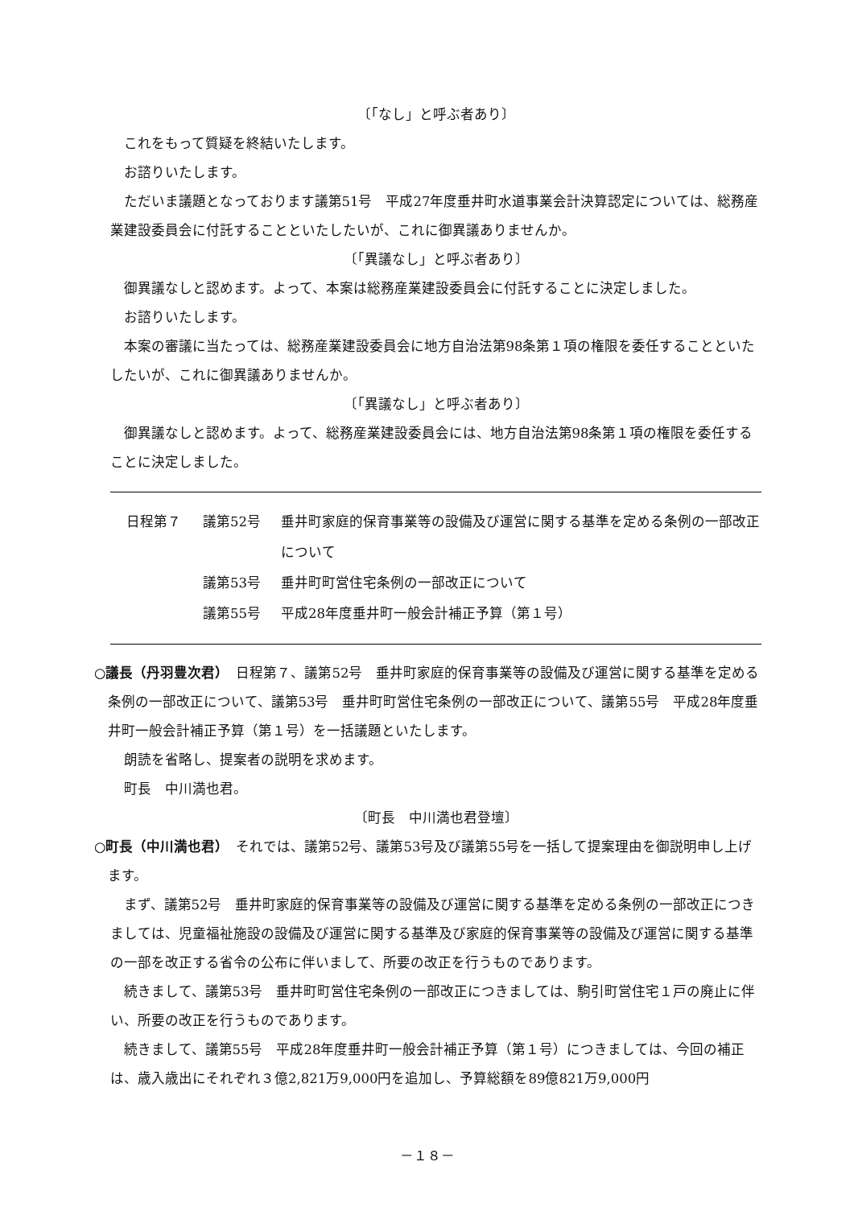〔「なし」と呼ぶ者あり〕
これをもって質疑を終結いたします。
お諮りいたします。
ただいま議題となっております議第51号　平成27年度垂井町水道事業会計決算認定については、総務産業建設委員会に付託することといたしたいが、これに御異議ありませんか。
〔「異議なし」と呼ぶ者あり〕
御異議なしと認めます。よって、本案は総務産業建設委員会に付託することに決定しました。
お諮りいたします。
本案の審議に当たっては、総務産業建設委員会に地方自治法第98条第１項の権限を委任することといたしたいが、これに御異議ありませんか。
〔「異議なし」と呼ぶ者あり〕
御異議なしと認めます。よって、総務産業建設委員会には、地方自治法第98条第１項の権限を委任することに決定しました。
日程第７ 議第52号 垂井町家庭的保育事業等の設備及び運営に関する基準を定める条例の一部改正について
議第53号 垂井町町営住宅条例の一部改正について
議第55号 平成28年度垂井町一般会計補正予算（第１号）
○議長（丹羽豊次君）　日程第７、議第52号　垂井町家庭的保育事業等の設備及び運営に関する基準を定める条例の一部改正について、議第53号　垂井町町営住宅条例の一部改正について、議第55号　平成28年度垂井町一般会計補正予算（第１号）を一括議題といたします。
朗読を省略し、提案者の説明を求めます。
町長　中川満也君。
〔町長　中川満也君登壇〕
○町長（中川満也君）　それでは、議第52号、議第53号及び議第55号を一括して提案理由を御説明申し上げます。
まず、議第52号　垂井町家庭的保育事業等の設備及び運営に関する基準を定める条例の一部改正につきましては、児童福祉施設の設備及び運営に関する基準及び家庭的保育事業等の設備及び運営に関する基準の一部を改正する省令の公布に伴いまして、所要の改正を行うものであります。
続きまして、議第53号　垂井町町営住宅条例の一部改正につきましては、駒引町営住宅１戸の廃止に伴い、所要の改正を行うものであります。
続きまして、議第55号　平成28年度垂井町一般会計補正予算（第１号）につきましては、今回の補正は、歳入歳出にそれぞれ３億2,821万9,000円を追加し、予算総額を89億821万9,000円
－１８－